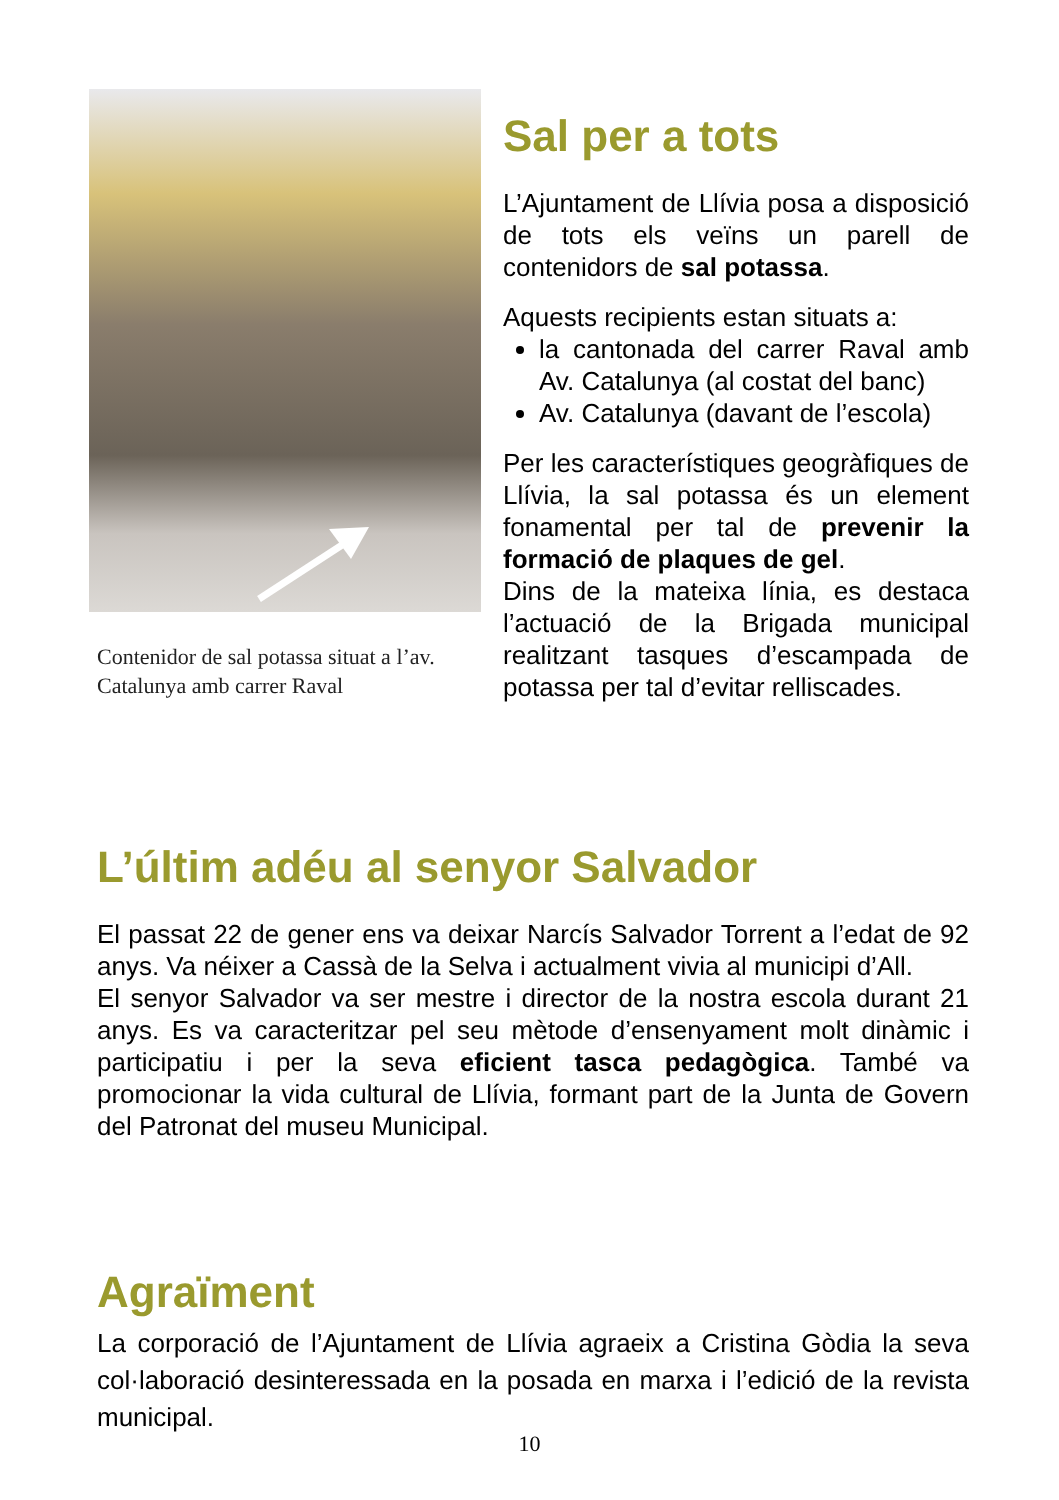Contenidor de sal potassa situat a l’av. Catalunya amb carrer Raval
Sal per a tots
L’Ajuntament de Llívia posa a disposició de tots els veïns un parell de contenidors de sal potassa.
Aquests recipients estan situats a:
la cantonada del carrer Raval amb Av. Catalunya (al costat del banc)
Av. Catalunya (davant de l’escola)
Per les característiques geogràfiques de Llívia, la sal potassa és un element fonamental per tal de prevenir la formació de plaques de gel.
Dins de la mateixa línia, es destaca l’actuació de la Brigada municipal realitzant tasques d’escampada de potassa per tal d’evitar relliscades.
L’últim adéu al senyor Salvador
El passat 22 de gener ens va deixar Narcís Salvador Torrent a l’edat de 92 anys. Va néixer a Cassà de la Selva i actualment vivia al municipi d’All.
El senyor Salvador va ser mestre i director de la nostra escola durant 21 anys. Es va caracteritzar pel seu mètode d’ensenyament molt dinàmic i participatiu i per la seva eficient tasca pedagògica. També va promocionar la vida cultural de Llívia, formant part de la Junta de Govern del Patronat del museu Municipal.
Agraïment
La corporació de l’Ajuntament de Llívia agraeix a Cristina Gòdia la seva col·laboració desinteressada en la posada en marxa i l’edició de la revista municipal.
10